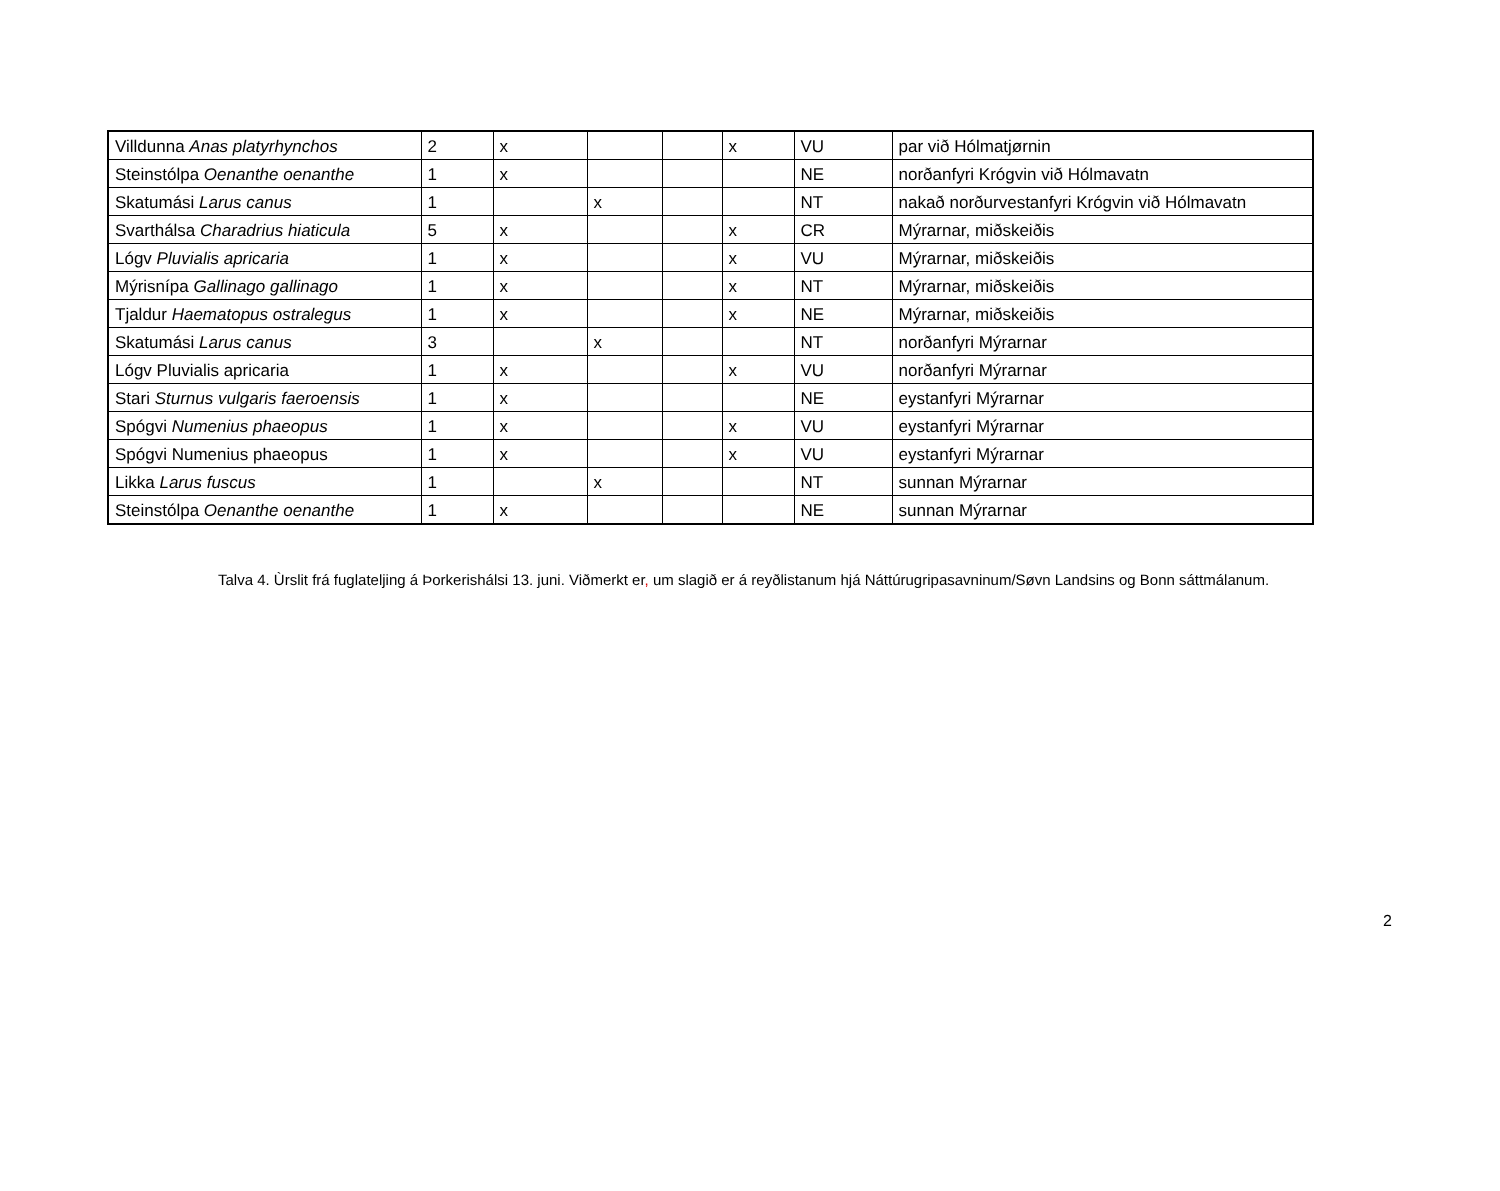| Villdunna Anas platyrhynchos | 2 | x | | | x | VU | par við Hólmatjørnin |
| Steinstólpa Oenanthe oenanthe | 1 | x | | | | NE | norðanfyri Krógvin við Hólmavatn |
| Skatumási Larus canus | 1 | | x | | | NT | nakað norðurvestanfyri Krógvin við Hólmavatn |
| Svarthálsa Charadrius hiaticula | 5 | x | | | x | CR | Mýrarnar, miðskeiðis |
| Lógv Pluvialis apricaria | 1 | x | | | x | VU | Mýrarnar, miðskeiðis |
| Mýrisnípa Gallinago gallinago | 1 | x | | | x | NT | Mýrarnar, miðskeiðis |
| Tjaldur Haematopus ostralegus | 1 | x | | | x | NE | Mýrarnar, miðskeiðis |
| Skatumási Larus canus | 3 | | x | | | NT | norðanfyri Mýrarnar |
| Lógv Pluvialis apricaria | 1 | x | | | x | VU | norðanfyri Mýrarnar |
| Stari Sturnus vulgaris faeroensis | 1 | x | | | | NE | eystanfyri Mýrarnar |
| Spógvi Numenius phaeopus | 1 | x | | | x | VU | eystanfyri Mýrarnar |
| Spógvi Numenius phaeopus | 1 | x | | | x | VU | eystanfyri Mýrarnar |
| Likka Larus fuscus | 1 | | x | | | NT | sunnan Mýrarnar |
| Steinstólpa Oenanthe oenanthe | 1 | x | | | | NE | sunnan Mýrarnar |
Talva 4. Ùrslit frá fuglateljing á Þorkerishálsi 13. juni. Viðmerkt er, um slagið er á reyðlistanum hjá Náttúrugripasavninum/Søvn Landsins og Bonn sáttmálanum.
2